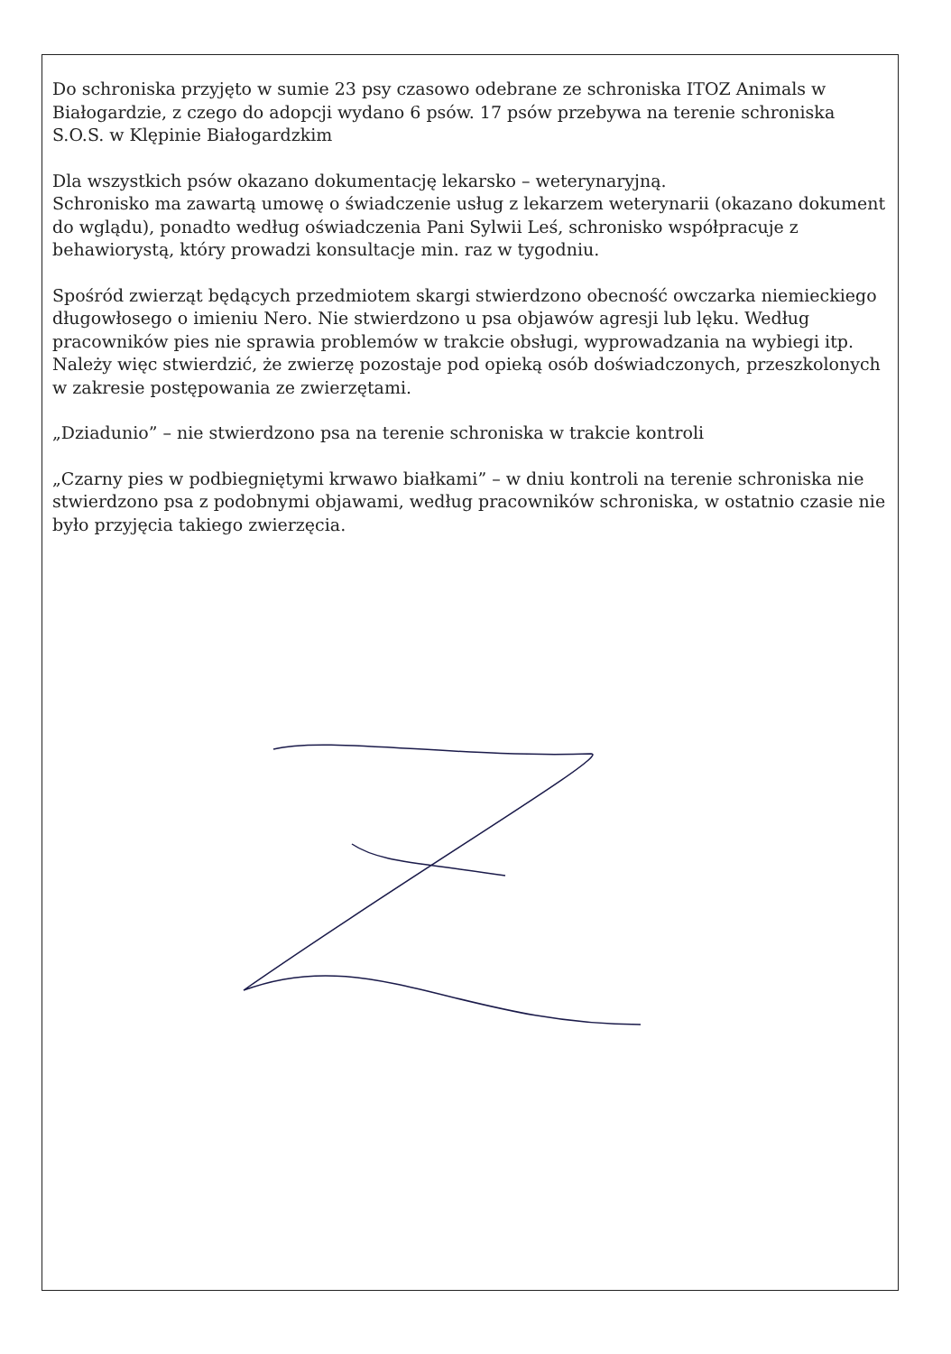Do schroniska przyjęto w sumie 23 psy czasowo odebrane ze schroniska ITOZ Animals w Białogardzie, z czego do adopcji wydano 6 psów. 17 psów przebywa na terenie schroniska S.O.S. w Klępinie Białogardzkim
Dla wszystkich psów okazano dokumentację lekarsko – weterynaryjną.
Schronisko ma zawartą umowę o świadczenie usług z lekarzem weterynarii (okazano dokument do wglądu), ponadto według oświadczenia Pani Sylwii Leś, schronisko współpracuje z behawiorystą, który prowadzi konsultacje min. raz w tygodniu.
Spośród zwierząt będących przedmiotem skargi stwierdzono obecność owczarka niemieckiego długowłosego o imieniu Nero. Nie stwierdzono u psa objawów agresji lub lęku. Według pracowników pies nie sprawia problemów w trakcie obsługi, wyprowadzania na wybiegi itp.
Należy więc stwierdzić, że zwierzę pozostaje pod opieką osób doświadczonych, przeszkolonych w zakresie postępowania ze zwierzętami.
„Dziadunio” – nie stwierdzono psa na terenie schroniska w trakcie kontroli
„Czarny pies w podbiegniętymi krwawo białkami” – w dniu kontroli na terenie schroniska nie stwierdzono psa z podobnymi objawami, według pracowników schroniska, w ostatnio czasie nie było przyjęcia takiego zwierzęcia.